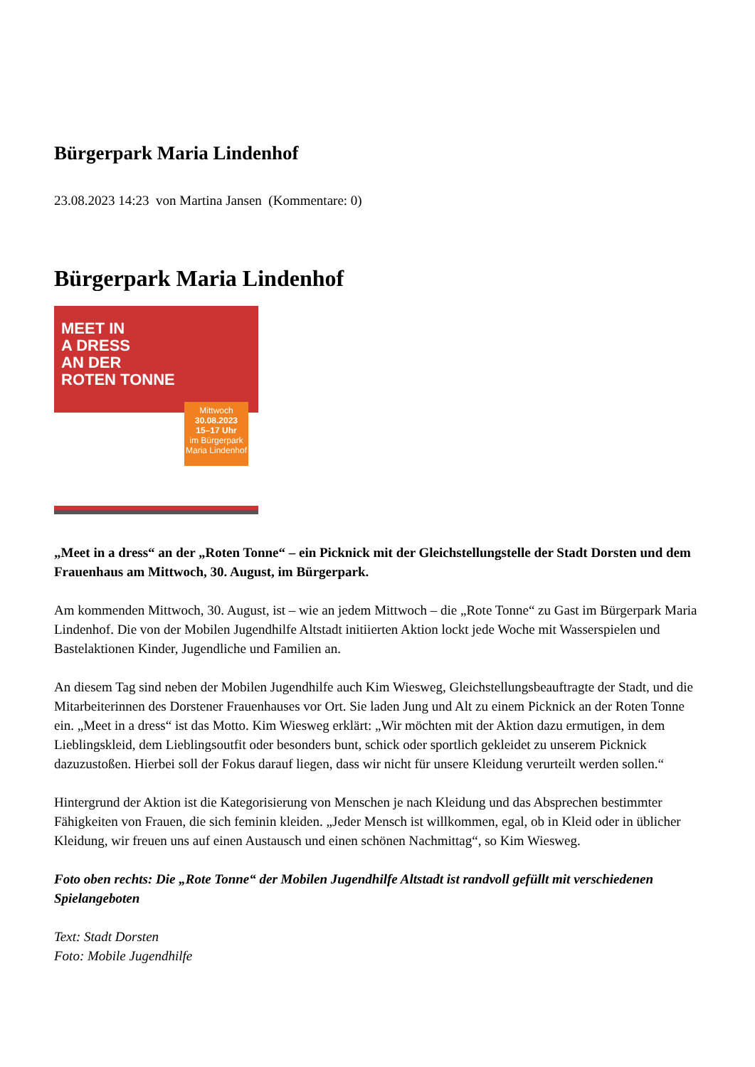Bürgerpark Maria Lindenhof
23.08.2023 14:23 von Martina Jansen (Kommentare: 0)
Bürgerpark Maria Lindenhof
MEET IN
A DRESS
AN DER
ROTEN TONNE
Mittwoch
30.08.2023
15–17 Uhr
im Bürgerpark Maria Lindenhof
„Meet in a dress“ an der „Roten Tonne“ – ein Picknick mit der Gleichstellungstelle der Stadt Dorsten und dem Frauenhaus am Mittwoch, 30. August, im Bürgerpark.
Am kommenden Mittwoch, 30. August, ist – wie an jedem Mittwoch – die „Rote Tonne“ zu Gast im Bürgerpark Maria Lindenhof. Die von der Mobilen Jugendhilfe Altstadt initiierten Aktion lockt jede Woche mit Wasserspielen und Bastelaktionen Kinder, Jugendliche und Familien an.
An diesem Tag sind neben der Mobilen Jugendhilfe auch Kim Wiesweg, Gleichstellungsbeauftragte der Stadt, und die Mitarbeiterinnen des Dorstener Frauenhauses vor Ort. Sie laden Jung und Alt zu einem Picknick an der Roten Tonne ein. „Meet in a dress“ ist das Motto. Kim Wiesweg erklärt: „Wir möchten mit der Aktion dazu ermutigen, in dem Lieblingskleid, dem Lieblingsoutfit oder besonders bunt, schick oder sportlich gekleidet zu unserem Picknick dazuzustoßen. Hierbei soll der Fokus darauf liegen, dass wir nicht für unsere Kleidung verurteilt werden sollen.“
Hintergrund der Aktion ist die Kategorisierung von Menschen je nach Kleidung und das Absprechen bestimmter Fähigkeiten von Frauen, die sich feminin kleiden. „Jeder Mensch ist willkommen, egal, ob in Kleid oder in üblicher Kleidung, wir freuen uns auf einen Austausch und einen schönen Nachmittag“, so Kim Wiesweg.
Foto oben rechts: Die „Rote Tonne“ der Mobilen Jugendhilfe Altstadt ist randvoll gefüllt mit verschiedenen Spielangeboten
Text: Stadt Dorsten
Foto: Mobile Jugendhilfe